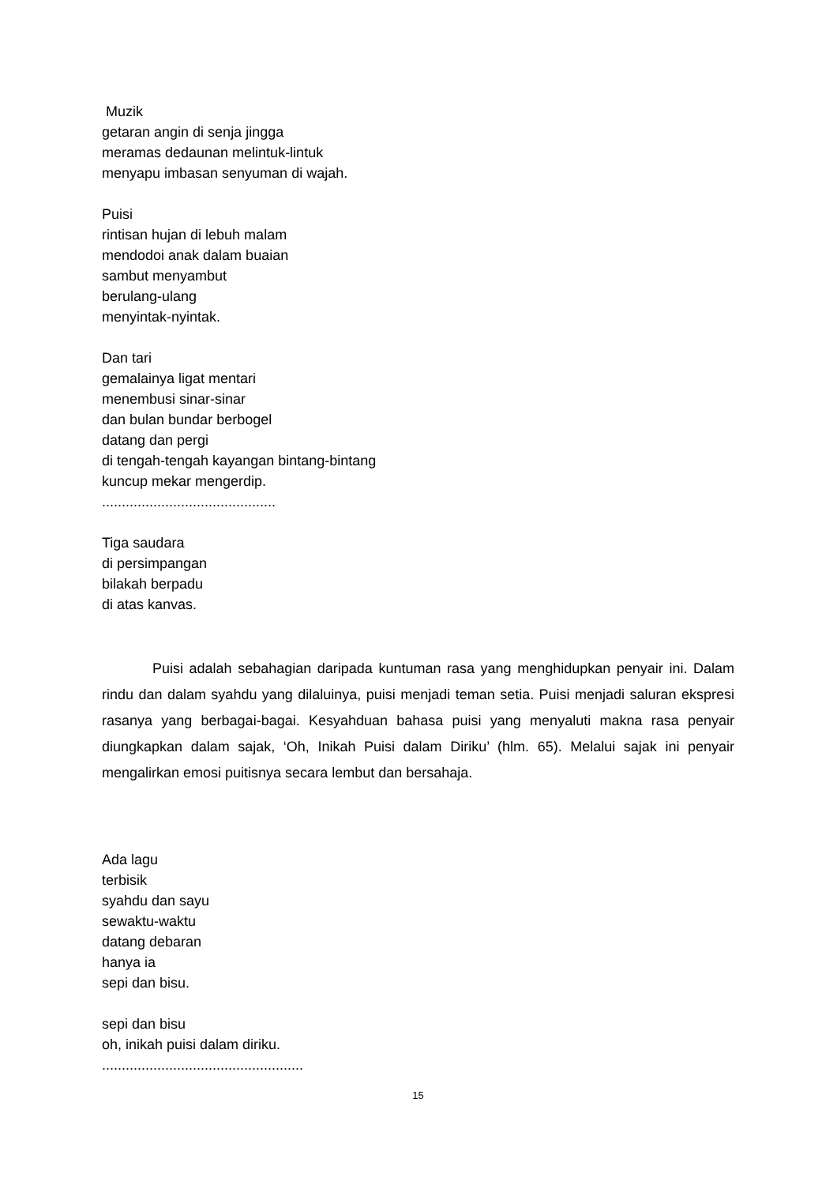Muzik
getaran angin di senja jingga
meramas dedaunan melintuk-lintuk
menyapu imbasan senyuman di wajah.
Puisi
rintisan hujan di lebuh malam
mendodoi anak dalam buaian
sambut menyambut
berulang-ulang
menyintak-nyintak.
Dan tari
gemalainya ligat mentari
menembusi sinar-sinar
dan bulan bundar berbogel
datang dan pergi
di tengah-tengah kayangan bintang-bintang
kuncup mekar mengerdip.
............................................
Tiga saudara
di persimpangan
bilakah berpadu
di atas kanvas.
Puisi adalah sebahagian daripada kuntuman rasa yang menghidupkan penyair ini. Dalam rindu dan dalam syahdu yang dilaluinya, puisi menjadi teman setia. Puisi menjadi saluran ekspresi rasanya yang berbagai-bagai. Kesyahduan bahasa puisi yang menyaluti makna rasa penyair diungkapkan dalam sajak, ‘Oh, Inikah Puisi dalam Diriku’ (hlm. 65). Melalui sajak ini penyair mengalirkan emosi puitisnya secara lembut dan bersahaja.
Ada lagu
terbisik
syahdu dan sayu
sewaktu-waktu
datang debaran
hanya ia
sepi dan bisu.
sepi dan bisu
oh, inikah puisi dalam diriku.
...................................................
15